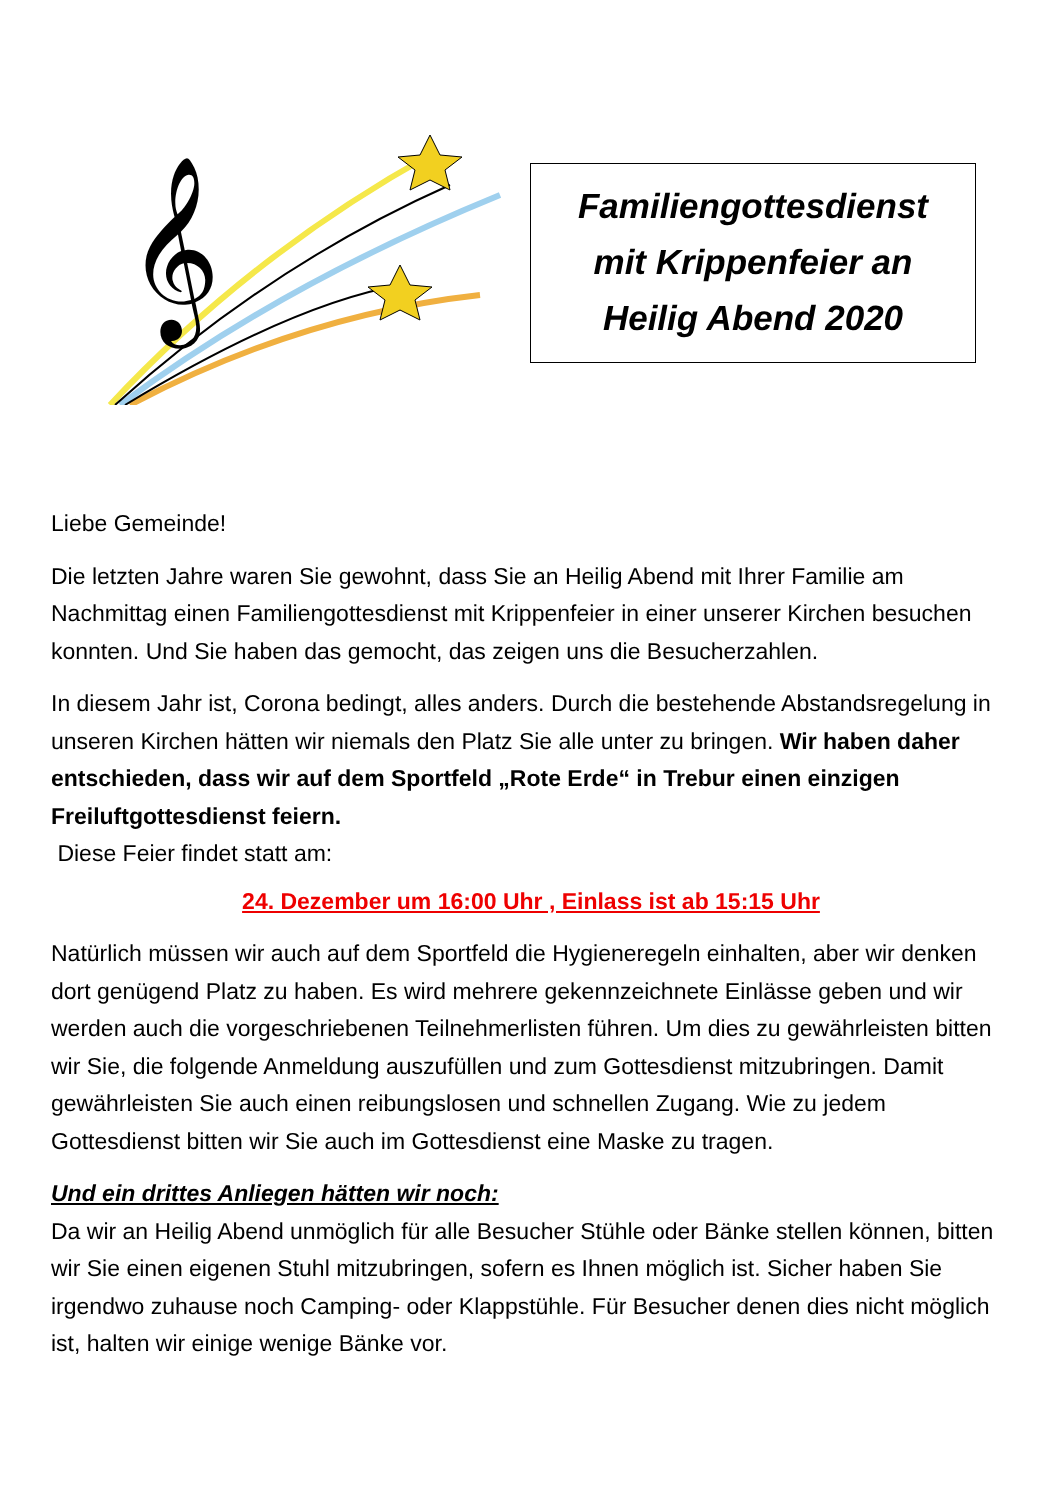𝄞
Familiengottesdienst
mit Krippenfeier an
Heilig Abend 2020
Liebe Gemeinde!
Die letzten Jahre waren Sie gewohnt, dass Sie an Heilig Abend mit Ihrer Familie am Nachmittag einen Familiengottesdienst mit Krippenfeier in einer unserer Kirchen besuchen konnten. Und Sie haben das gemocht, das zeigen uns die Besucherzahlen.
In diesem Jahr ist, Corona bedingt, alles anders. Durch die bestehende Abstandsregelung in unseren Kirchen hätten wir niemals den Platz Sie alle unter zu bringen. Wir haben daher entschieden, dass wir auf dem Sportfeld „Rote Erde“ in Trebur einen einzigen Freiluftgottesdienst feiern.
Diese Feier findet statt am:
24. Dezember um 16:00 Uhr , Einlass ist ab 15:15 Uhr
Natürlich müssen wir auch auf dem Sportfeld die Hygieneregeln einhalten, aber wir denken dort genügend Platz zu haben. Es wird mehrere gekennzeichnete Einlässe geben und wir werden auch die vorgeschriebenen Teilnehmerlisten führen. Um dies zu gewährleisten bitten wir Sie, die folgende Anmeldung auszufüllen und zum Gottesdienst mitzubringen. Damit gewährleisten Sie auch einen reibungslosen und schnellen Zugang. Wie zu jedem Gottesdienst bitten wir Sie auch im Gottesdienst eine Maske zu tragen.
Und ein drittes Anliegen hätten wir noch:
Da wir an Heilig Abend unmöglich für alle Besucher Stühle oder Bänke stellen können, bitten wir Sie einen eigenen Stuhl mitzubringen, sofern es Ihnen möglich ist. Sicher haben Sie irgendwo zuhause noch Camping- oder Klappstühle. Für Besucher denen dies nicht möglich ist, halten wir einige wenige Bänke vor.